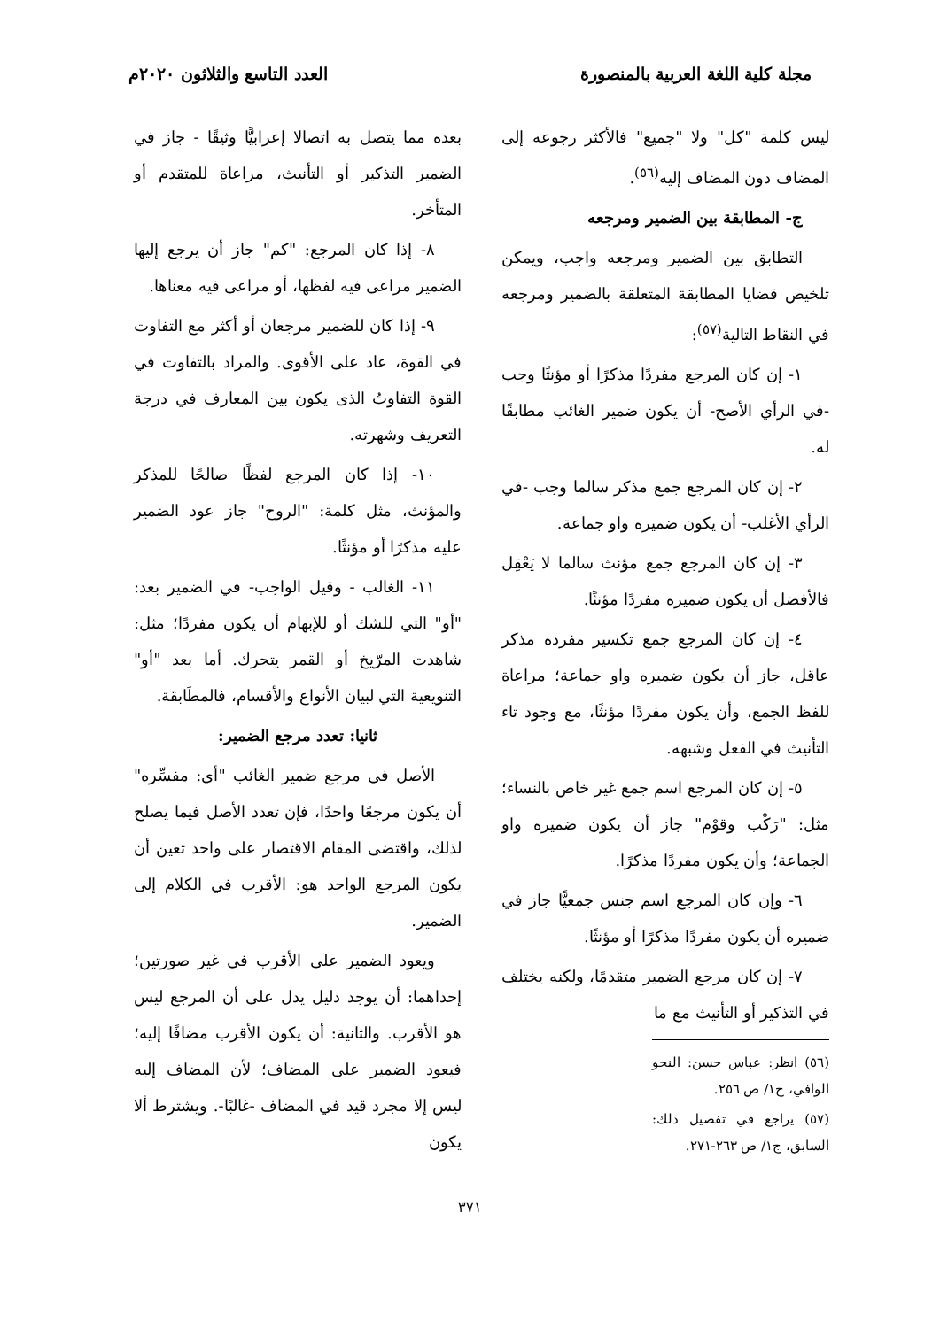مجلة كلية اللغة العربية بالمنصورة العدد التاسع والثلاثون ٢٠٢٠م
ليس كلمة "كل" ولا "جميع" فالأكثر رجوعه إلى المضاف دون المضاف إليه<sup>(٥٦)</sup>.
ج- المطابقة بين الضمير ومرجعه
التطابق بين الضمير ومرجعه واجب، ويمكن تلخيص قضايا المطابقة المتعلقة بالضمير ومرجعه في النقاط التالية<sup>(٥٧)</sup>:
١- إن كان المرجع مفردًا مذكرًا أو مؤنثًا وجب -في الرأي الأصح- أن يكون ضمير الغائب مطابقًا له.
٢- إن كان المرجع جمع مذكر سالما وجب -في الرأي الأغلب- أن يكون ضميره واو جماعة.
٣- إن كان المرجع جمع مؤنث سالما لا يَعْقِل فالأفضل أن يكون ضميره مفردًا مؤنثًا.
٤- إن كان المرجع جمع تكسير مفرده مذكر عاقل، جاز أن يكون ضميره واو جماعة؛ مراعاة للفظ الجمع، وأن يكون مفردًا مؤنثًا، مع وجود تاء التأنيث في الفعل وشبهه.
٥- إن كان المرجع اسم جمع غير خاص بالنساء؛ مثل: "رَكْب وقوْم" جاز أن يكون ضميره واو الجماعة؛ وأن يكون مفردًا مذكرًا.
٦- وإن كان المرجع اسم جنس جمعيًّا جاز في ضميره أن يكون مفردًا مذكرًا أو مؤنثًا.
٧- إن كان مرجع الضمير متقدمًا، ولكنه يختلف في التذكير أو التأنيث مع ما
(٥٦) انظر: عباس حسن: النحو الوافي، ج١/ ص ٢٥٦.
(٥٧) يراجع في تفصيل ذلك: السابق، ج١/ ص ٢٦٣-٢٧١.
بعده مما يتصل به اتصالا إعرابيًّا وثيقًا - جاز في الضمير التذكير أو التأنيث، مراعاة للمتقدم أو المتأخر.
٨- إذا كان المرجع: "كم" جاز أن يرجع إليها الضمير مراعى فيه لفظها، أو مراعى فيه معناها.
٩- إذا كان للضمير مرجعان أو أكثر مع التفاوت في القوة، عاد على الأقوى. والمراد بالتفاوت في القوة التفاوتُ الذى يكون بين المعارف في درجة التعريف وشهرته.
١٠- إذا كان المرجع لفظًا صالحًا للمذكر والمؤنث، مثل كلمة: "الروح" جاز عود الضمير عليه مذكرًا أو مؤنثًا.
١١- الغالب - وقيل الواجب- في الضمير بعد: "أو" التي للشك أو للإبهام أن يكون مفردًا؛ مثل: شاهدت المرّيخ أو القمر يتحرك. أما بعد "أو" التنويعية التي لبيان الأنواع والأقسام، فالمطَابقة.
ثانيا: تعدد مرجع الضمير:
الأصل في مرجع ضمير الغائب "أي: مفسِّره" أن يكون مرجعًا واحدًا، فإن تعدد الأصل فيما يصلح لذلك، واقتضى المقام الاقتصار على واحد تعين أن يكون المرجع الواحد هو: الأقرب في الكلام إلى الضمير.
ويعود الضمير على الأقرب في غير صورتين؛ إحداهما: أن يوجد دليل يدل على أن المرجع ليس هو الأقرب. والثانية: أن يكون الأقرب مضافًا إليه؛ فيعود الضمير على المضاف؛ لأن المضاف إليه ليس إلا مجرد قيد في المضاف -غالبًا-. ويشترط ألا يكون
٣٧١